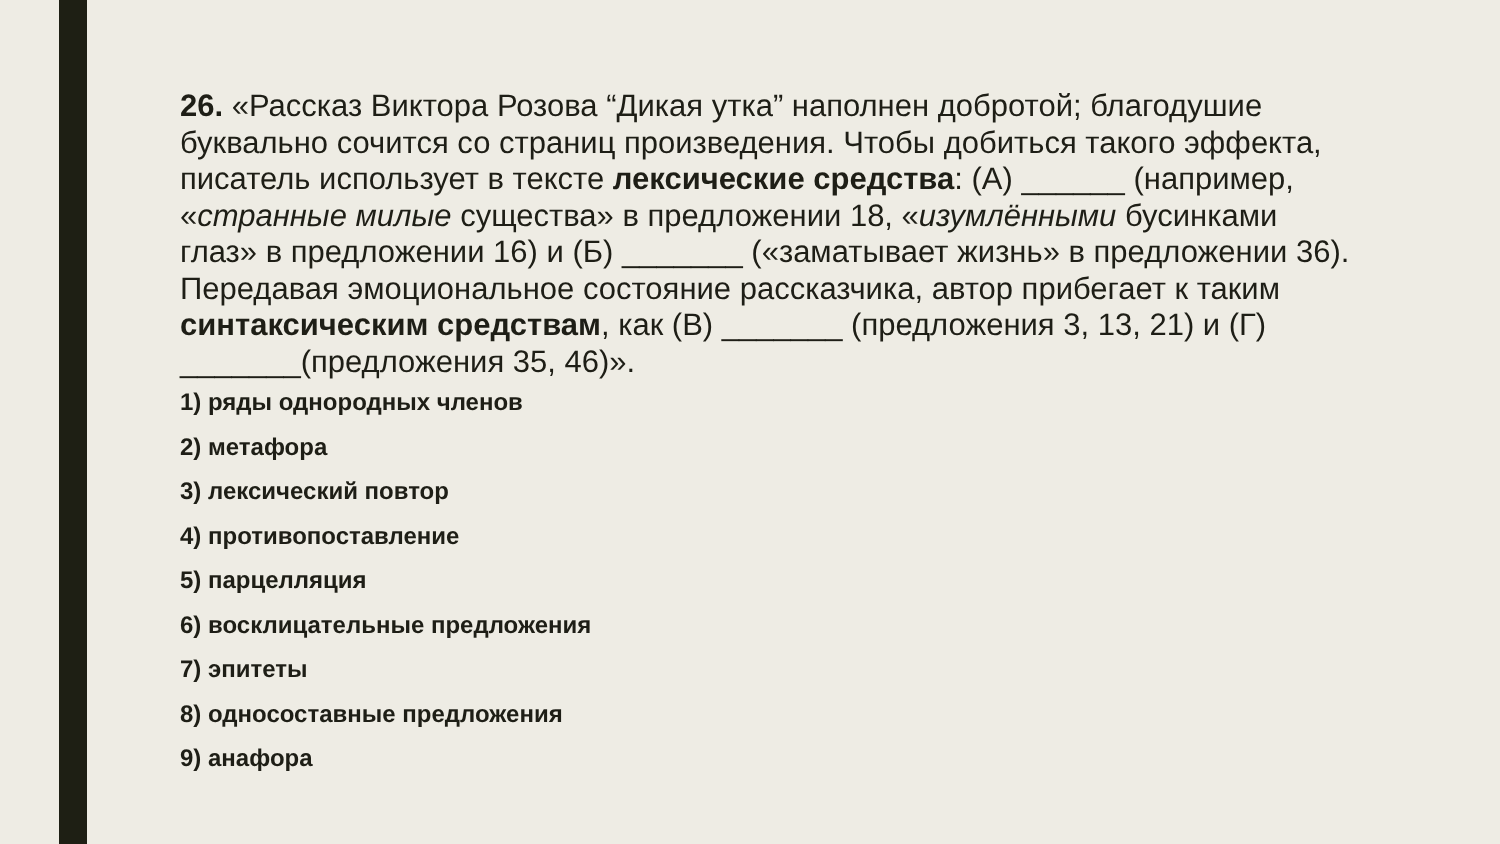26. «Рассказ Виктора Розова “Дикая утка” наполнен добротой; благодушие буквально сочится со страниц произведения. Чтобы добиться такого эффекта, писатель использует в тексте лексические средства: (А) ______ (например, «странные милые существа» в предложении 18, «изумлёнными бусинками глаз» в предложении 16) и (Б) _______ («заматывает жизнь» в предложении 36). Передавая эмоциональное состояние рассказчика, автор прибегает к таким синтаксическим средствам, как (В) _______ (предложения 3, 13, 21) и (Г) _______(предложения 35, 46)».
1) ряды однородных членов
2) метафора
3) лексический повтор
4) противопоставление
5) парцелляция
6) восклицательные предложения
7) эпитеты
8) односоставные предложения
9) анафора